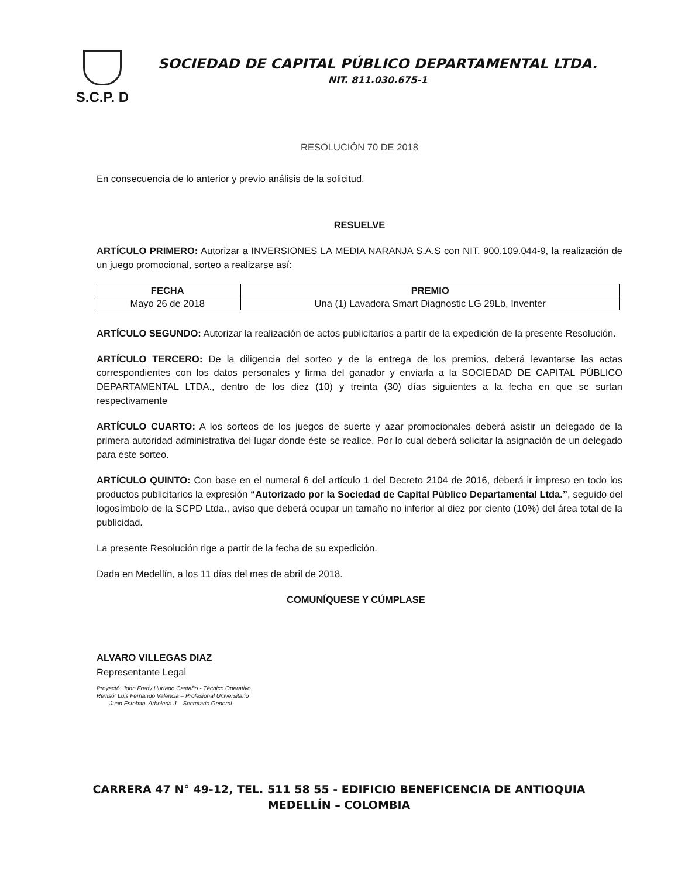S.C.P. D
SOCIEDAD DE CAPITAL PÚBLICO DEPARTAMENTAL LTDA.
NIT. 811.030.675-1
RESOLUCIÓN 70 DE 2018
En consecuencia de lo anterior y previo análisis de la solicitud.
RESUELVE
ARTÍCULO PRIMERO: Autorizar a INVERSIONES LA MEDIA NARANJA S.A.S con NIT. 900.109.044-9, la realización de un juego promocional, sorteo a realizarse así:
| FECHA | PREMIO |
| --- | --- |
| Mayo 26 de 2018 | Una (1) Lavadora Smart Diagnostic LG 29Lb, Inventer |
ARTÍCULO SEGUNDO: Autorizar la realización de actos publicitarios a partir de la expedición de la presente Resolución.
ARTÍCULO TERCERO: De la diligencia del sorteo y de la entrega de los premios, deberá levantarse las actas correspondientes con los datos personales y firma del ganador y enviarla a la SOCIEDAD DE CAPITAL PÚBLICO DEPARTAMENTAL LTDA., dentro de los diez (10) y treinta (30) días siguientes a la fecha en que se surtan respectivamente
ARTÍCULO CUARTO: A los sorteos de los juegos de suerte y azar promocionales deberá asistir un delegado de la primera autoridad administrativa del lugar donde éste se realice. Por lo cual deberá solicitar la asignación de un delegado para este sorteo.
ARTÍCULO QUINTO: Con base en el numeral 6 del artículo 1 del Decreto 2104 de 2016, deberá ir impreso en todo los productos publicitarios la expresión “Autorizado por la Sociedad de Capital Público Departamental Ltda.”, seguido del logosímbolo de la SCPD Ltda., aviso que deberá ocupar un tamaño no inferior al diez por ciento (10%) del área total de la publicidad.
La presente Resolución rige a partir de la fecha de su expedición.
Dada en Medellín, a los 11 días del mes de abril de 2018.
COMUNÍQUESE Y CÚMPLASE
ALVARO VILLEGAS DIAZ
Representante Legal
Proyectó: John Fredy Hurtado Castaño - Técnico Operativo
Revisó: Luis Fernando Valencia – Profesional Universitario
Juan Esteban. Arboleda J. –Secretario General
CARRERA 47 N° 49-12, TEL. 511 58 55 - EDIFICIO BENEFICENCIA DE ANTIOQUIA
MEDELLÍN – COLOMBIA